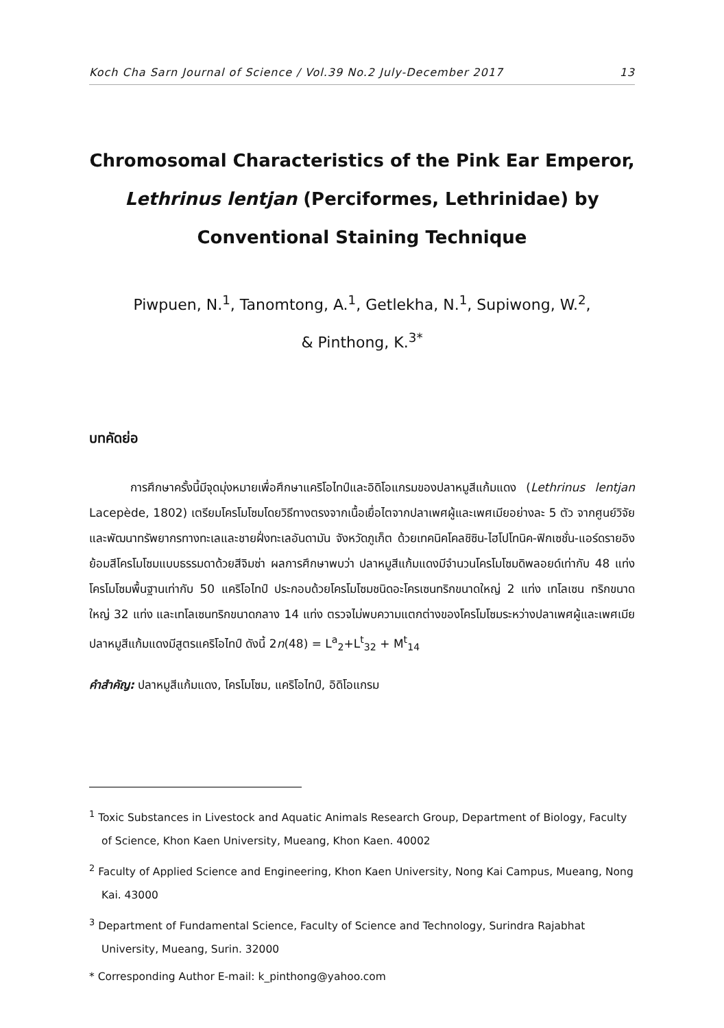Koch Cha Sarn Journal of Science / Vol.39 No.2 July-December 2017 13
Chromosomal Characteristics of the Pink Ear Emperor,
Lethrinus lentjan (Perciformes, Lethrinidae) by
Conventional Staining Technique
Piwpuen, N.<sup>1</sup>, Tanomtong, A.<sup>1</sup>, Getlekha, N.<sup>1</sup>, Supiwong, W.<sup>2</sup>,
& Pinthong, K.<sup>3*</sup>
บทคัดย่อ
การศึกษาครั้งนี้มีจุดมุ่งหมายเพื่อศึกษาแคริโอไทป์และอิดิโอแกรมของปลาหมูสีแก้มแดง (Lethrinus lentjan Lacepède, 1802) เตรียมโครโมโซมโดยวิธีทางตรงจากเนื้อเยื่อไตจากปลาเพศผู้และเพศเมียอย่างละ 5 ตัว จากศูนย์วิจัยและพัฒนาทรัพยากรทางทะเลและชายฝั่งทะเลอันดามัน จังหวัดภูเก็ต ด้วยเทคนิคโคลชิซิน-ไฮโปโทนิค-ฟิกเซชั่น-แอร์ดรายอิง ย้อมสีโครโมโซมแบบธรรมดาด้วยสีจิมซ่า ผลการศึกษาพบว่า ปลาหมูสีแก้มแดงมีจำนวนโครโมโซมดิพลอยด์เท่ากับ 48 แท่ง โครโมโซมพื้นฐานเท่ากับ 50 แคริโอไทป์ ประกอบด้วยโครโมโซมชนิดอะโครเซนทริกขนาดใหญ่ 2 แท่ง เทโลเซน ทริกขนาดใหญ่ 32 แท่ง และเทโลเซนทริกขนาดกลาง 14 แท่ง ตรวจไม่พบความแตกต่างของโครโมโซมระหว่างปลาเพศผู้และเพศเมีย ปลาหมูสีแก้มแดงมีสูตรแคริโอไทป์ ดังนี้ 2n(48) = L<sup>a</sup><sub>2</sub>+L<sup>t</sup><sub>32</sub> + M<sup>t</sup><sub>14</sub>
คำสำคัญ: ปลาหมูสีแก้มแดง, โครโมโซม, แคริโอไทป์, อิดิโอแกรม
<sup>1</sup> Toxic Substances in Livestock and Aquatic Animals Research Group, Department of Biology, Faculty of Science, Khon Kaen University, Mueang, Khon Kaen. 40002
<sup>2</sup> Faculty of Applied Science and Engineering, Khon Kaen University, Nong Kai Campus, Mueang, Nong Kai. 43000
<sup>3</sup> Department of Fundamental Science, Faculty of Science and Technology, Surindra Rajabhat University, Mueang, Surin. 32000
* Corresponding Author E-mail: k_pinthong@yahoo.com